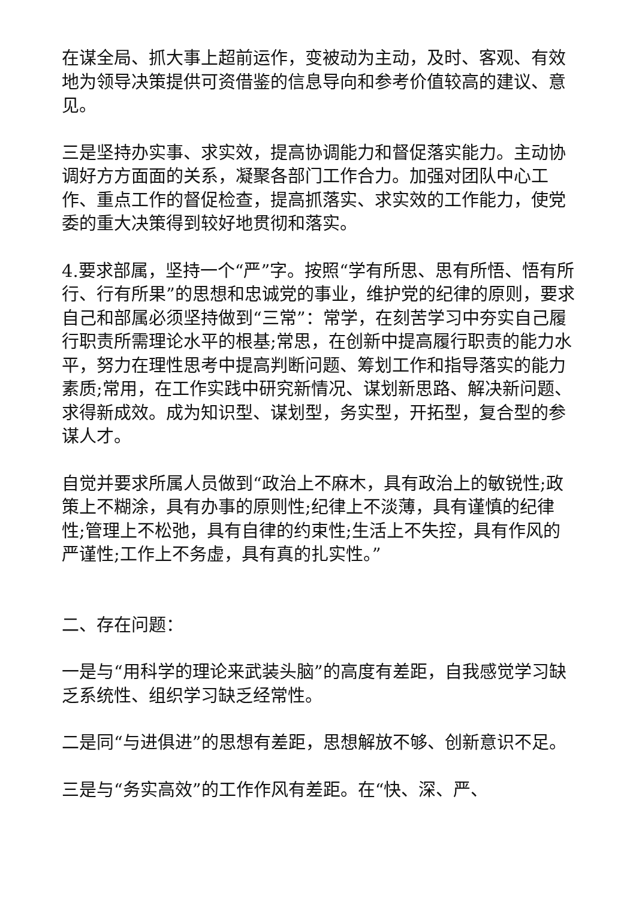在谋全局、抓大事上超前运作，变被动为主动，及时、客观、有效地为领导决策提供可资借鉴的信息导向和参考价值较高的建议、意见。
三是坚持办实事、求实效，提高协调能力和督促落实能力。主动协调好方方面面的关系，凝聚各部门工作合力。加强对团队中心工作、重点工作的督促检查，提高抓落实、求实效的工作能力，使党委的重大决策得到较好地贯彻和落实。
4.要求部属，坚持一个“严”字。按照“学有所思、思有所悟、悟有所行、行有所果”的思想和忠诚党的事业，维护党的纪律的原则，要求自己和部属必须坚持做到“三常”：常学，在刻苦学习中夯实自己履行职责所需理论水平的根基;常思，在创新中提高履行职责的能力水平，努力在理性思考中提高判断问题、筹划工作和指导落实的能力素质;常用，在工作实践中研究新情况、谋划新思路、解决新问题、求得新成效。成为知识型、谋划型，务实型，开拓型，复合型的参谋人才。
自觉并要求所属人员做到“政治上不麻木，具有政治上的敏锐性;政策上不糊涂，具有办事的原则性;纪律上不淡薄，具有谨慎的纪律性;管理上不松弛，具有自律的约束性;生活上不失控，具有作风的严谨性;工作上不务虚，具有真的扎实性。”
二、存在问题：
一是与“用科学的理论来武装头脑”的高度有差距，自我感觉学习缺乏系统性、组织学习缺乏经常性。
二是同“与进俱进”的思想有差距，思想解放不够、创新意识不足。
三是与“务实高效”的工作作风有差距。在“快、深、严、